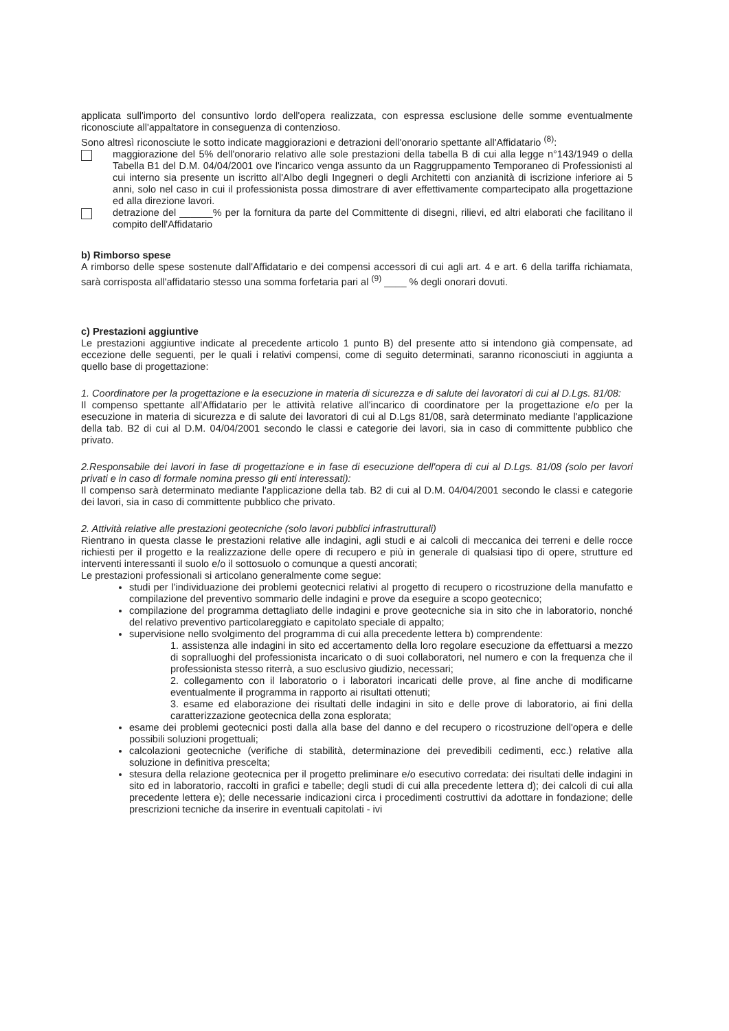applicata sull'importo del consuntivo lordo dell'opera realizzata, con espressa esclusione delle somme eventualmente riconosciute all'appaltatore in conseguenza di contenzioso.
Sono altresì riconosciute le sotto indicate maggiorazioni e detrazioni dell'onorario spettante all'Affidatario <sup>(8)</sup>:
maggiorazione del 5% dell'onorario relativo alle sole prestazioni della tabella B di cui alla legge n°143/1949 o della Tabella B1 del D.M. 04/04/2001 ove l'incarico venga assunto da un Raggruppamento Temporaneo di Professionisti al cui interno sia presente un iscritto all'Albo degli Ingegneri o degli Architetti con anzianità di iscrizione inferiore ai 5 anni, solo nel caso in cui il professionista possa dimostrare di aver effettivamente compartecipato alla progettazione ed alla direzione lavori.
detrazione del ______% per la fornitura da parte del Committente di disegni, rilievi, ed altri elaborati che facilitano il compito dell'Affidatario
b) Rimborso spese
A rimborso delle spese sostenute dall'Affidatario e dei compensi accessori di cui agli art. 4 e art. 6 della tariffa richiamata, sarà corrisposta all'affidatario stesso una somma forfetaria pari al <sup>(9)</sup> ____ % degli onorari dovuti.
c) Prestazioni aggiuntive
Le prestazioni aggiuntive indicate al precedente articolo 1 punto B) del presente atto si intendono già compensate, ad eccezione delle seguenti, per le quali i relativi compensi, come di seguito determinati, saranno riconosciuti in aggiunta a quello base di progettazione:
1. Coordinatore per la progettazione e la esecuzione in materia di sicurezza e di salute dei lavoratori di cui al D.Lgs. 81/08:
Il compenso spettante all'Affidatario per le attività relative all'incarico di coordinatore per la progettazione e/o per la esecuzione in materia di sicurezza e di salute dei lavoratori di cui al D.Lgs 81/08, sarà determinato mediante l'applicazione della tab. B2 di cui al D.M. 04/04/2001 secondo le classi e categorie dei lavori, sia in caso di committente pubblico che privato.
2.Responsabile dei lavori in fase di progettazione e in fase di esecuzione dell'opera di cui al D.Lgs. 81/08 (solo per lavori privati e in caso di formale nomina presso gli enti interessati):
Il compenso sarà determinato mediante l'applicazione della tab. B2 di cui al D.M. 04/04/2001 secondo le classi e categorie dei lavori, sia in caso di committente pubblico che privato.
2. Attività relative alle prestazioni geotecniche (solo lavori pubblici infrastrutturali)
Rientrano in questa classe le prestazioni relative alle indagini, agli studi e ai calcoli di meccanica dei terreni e delle rocce richiesti per il progetto e la realizzazione delle opere di recupero e più in generale di qualsiasi tipo di opere, strutture ed interventi interessanti il suolo e/o il sottosuolo o comunque a questi ancorati;
Le prestazioni professionali si articolano generalmente come segue:
studi per l'individuazione dei problemi geotecnici relativi al progetto di recupero o ricostruzione della manufatto e compilazione del preventivo sommario delle indagini e prove da eseguire a scopo geotecnico;
compilazione del programma dettagliato delle indagini e prove geotecniche sia in sito che in laboratorio, nonché del relativo preventivo particolareggiato e capitolato speciale di appalto;
supervisione nello svolgimento del programma di cui alla precedente lettera b) comprendente:
1. assistenza alle indagini in sito ed accertamento della loro regolare esecuzione da effettuarsi a mezzo di sopralluoghi del professionista incaricato o di suoi collaboratori, nel numero e con la frequenza che il professionista stesso riterrà, a suo esclusivo giudizio, necessari;
2. collegamento con il laboratorio o i laboratori incaricati delle prove, al fine anche di modificarne eventualmente il programma in rapporto ai risultati ottenuti;
3. esame ed elaborazione dei risultati delle indagini in sito e delle prove di laboratorio, ai fini della caratterizzazione geotecnica della zona esplorata;
esame dei problemi geotecnici posti dalla alla base del danno e del recupero o ricostruzione dell'opera e delle possibili soluzioni progettuali;
calcolazioni geotecniche (verifiche di stabilità, determinazione dei prevedibili cedimenti, ecc.) relative alla soluzione in definitiva prescelta;
stesura della relazione geotecnica per il progetto preliminare e/o esecutivo corredata: dei risultati delle indagini in sito ed in laboratorio, raccolti in grafici e tabelle; degli studi di cui alla precedente lettera d); dei calcoli di cui alla precedente lettera e); delle necessarie indicazioni circa i procedimenti costruttivi da adottare in fondazione; delle prescrizioni tecniche da inserire in eventuali capitolati - ivi